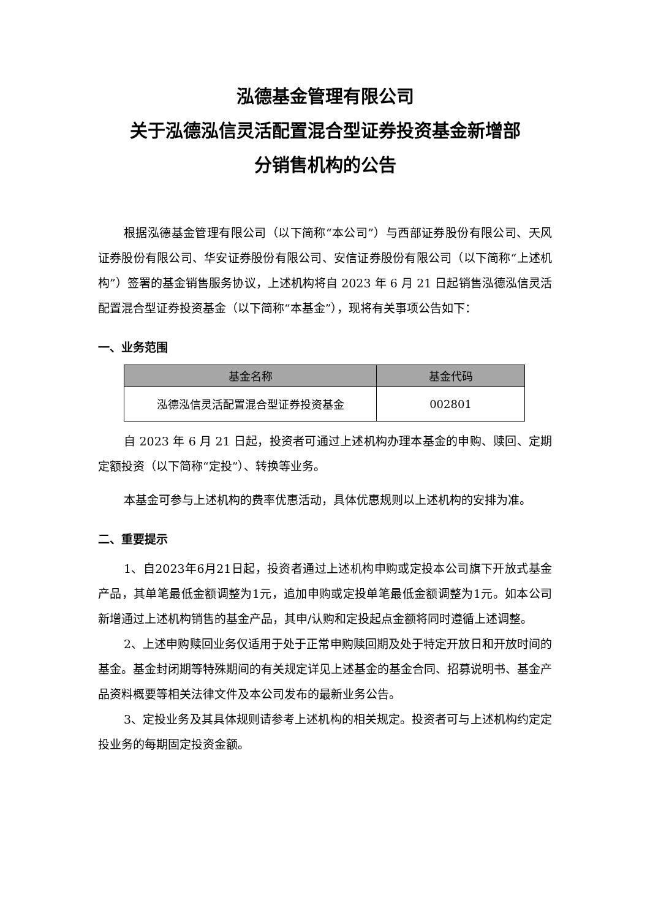泓德基金管理有限公司
关于泓德泓信灵活配置混合型证券投资基金新增部
分销售机构的公告
根据泓德基金管理有限公司（以下简称“本公司”）与西部证券股份有限公司、天风证券股份有限公司、华安证券股份有限公司、安信证券股份有限公司（以下简称“上述机构”）签署的基金销售服务协议，上述机构将自 2023 年 6 月 21 日起销售泓德泓信灵活配置混合型证券投资基金（以下简称“本基金”），现将有关事项公告如下：
一、业务范围
| 基金名称 | 基金代码 |
| --- | --- |
| 泓德泓信灵活配置混合型证券投资基金 | 002801 |
自 2023 年 6 月 21 日起，投资者可通过上述机构办理本基金的申购、赎回、定期定额投资（以下简称“定投”）、转换等业务。
本基金可参与上述机构的费率优惠活动，具体优惠规则以上述机构的安排为准。
二、重要提示
1、自2023年6月21日起，投资者通过上述机构申购或定投本公司旗下开放式基金产品，其单笔最低金额调整为1元，追加申购或定投单笔最低金额调整为1元。如本公司新增通过上述机构销售的基金产品，其申/认购和定投起点金额将同时遵循上述调整。
2、上述申购赎回业务仅适用于处于正常申购赎回期及处于特定开放日和开放时间的基金。基金封闭期等特殊期间的有关规定详见上述基金的基金合同、招募说明书、基金产品资料概要等相关法律文件及本公司发布的最新业务公告。
3、定投业务及其具体规则请参考上述机构的相关规定。投资者可与上述机构约定定投业务的每期固定投资金额。